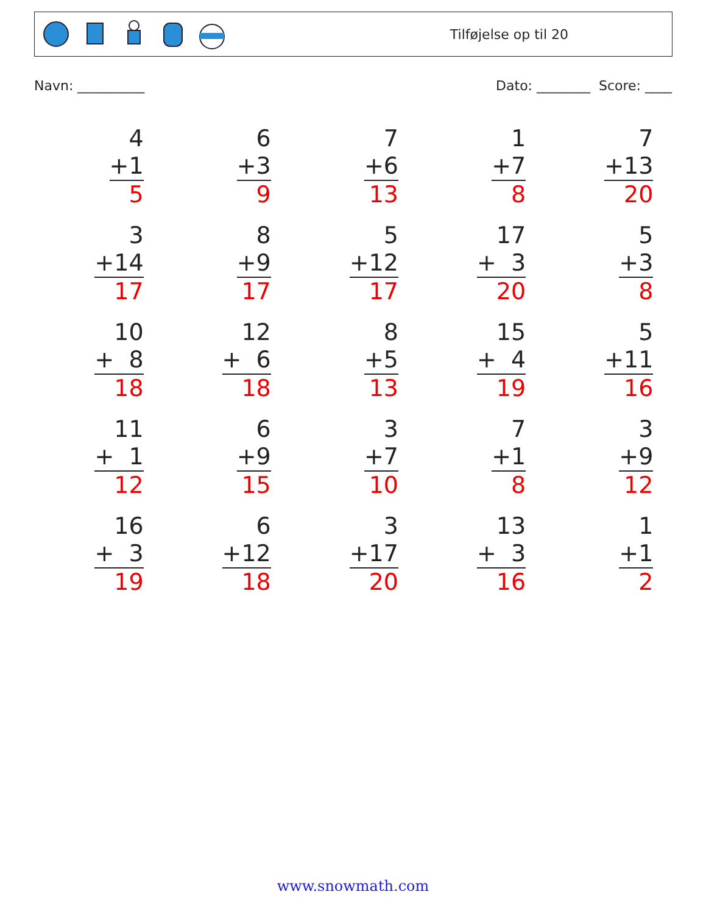Tilføjelse op til 20
Navn: __________ Dato: ________ Score: ____
4 +1 5
6 +3 9
7 +6 13
1 +7 8
7 +13 20
3 +14 17
8 +9 17
5 +12 17
17 + 3 20
5 +3 8
10 + 8 18
12 + 6 18
8 +5 13
15 + 4 19
5 +11 16
11 + 1 12
6 +9 15
3 +7 10
7 +1 8
3 +9 12
16 + 3 19
6 +12 18
3 +17 20
13 + 3 16
1 +1 2
www.snowmath.com